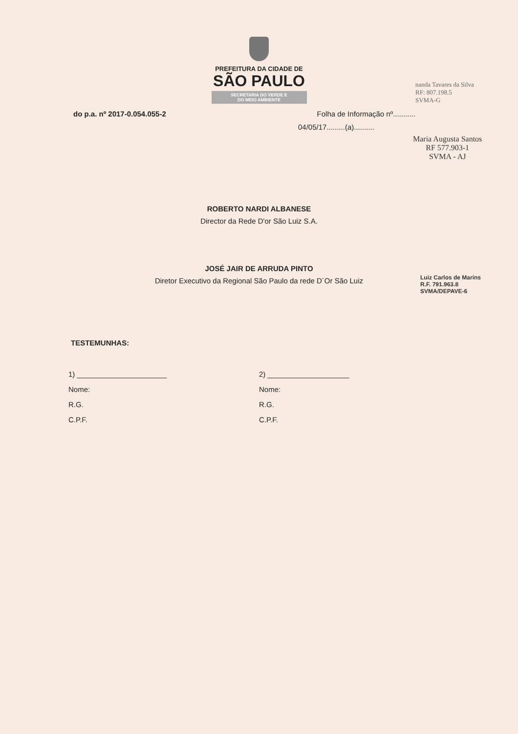PREFEITURA DA CIDADE DE
SÃO PAULO
SECRETARIA DO VERDE E
DO MEIO AMBIENTE
do p.a. nº 2017-0.054.055-2 Folha de Informação nº...........
04/05/17.........(a)..........
Maria Augusta Santos
RF 577.903-1
SVMA - AJ
nanda Tavares da Silva
RF: 807.198.5
SVMA-G
ROBERTO NARDI ALBANESE
Director da Rede D'or São Luiz S.A.
JOSÉ JAIR DE ARRUDA PINTO
Diretor Executivo da Regional São Paulo da rede D´Or São Luiz
Luiz Carlos de Marins
R.F. 791.963.8
SVMA/DEPAVE-6
TESTEMUNHAS:
1) ______________________
Nome:
R.G.
C.P.F.
2) ____________________
Nome:
R.G.
C.P.F.